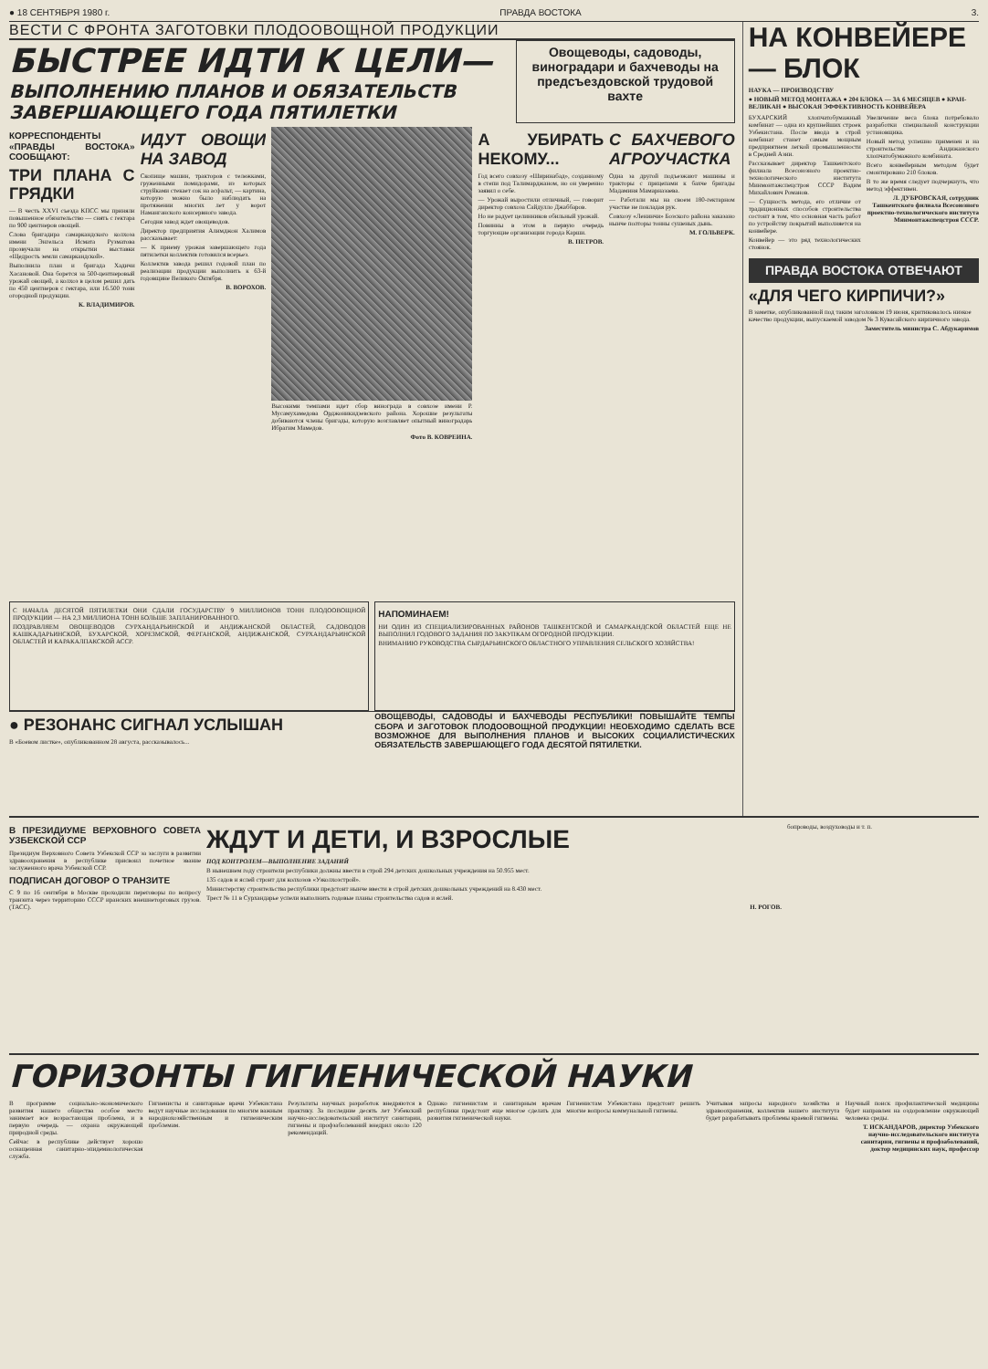● 18 СЕНТЯБРЯ 1980 г. ПРАВДА ВОСТОКА 3.
ВЕСТИ С ФРОНТА ЗАГОТОВКИ ПЛОДООВОЩНОЙ ПРОДУКЦИИ
БЫСТРЕЕ ИДТИ К ЦЕЛИ—
ВЫПОЛНЕНИЮ ПЛАНОВ И ОБЯЗАТЕЛЬСТВ
ЗАВЕРШАЮЩЕГО ГОДА ПЯТИЛЕТКИ
Овощеводы, садоводы, виноградари и бахчеводы на предсъездовской трудовой вахте
КОРРЕСПОНДЕНТЫ «ПРАВДЫ ВОСТОКА» СООБЩАЮТ:
ТРИ ПЛАНА С ГРЯДКИ
— В честь XXVI съезда КПСС мы приняли повышенное обязательство — снять с гектара по 900 центнеров овощей.
Слова бригадира самаркандского колхоза имени Энгельса Исмата Рузматова прозвучали на открытии выставки «Щедрость земли самаркандской».
Выполнила план и бригада Хадичи Хасановой. Она борется за 500-центнеровый урожай овощей, а колхоз в целом решил дать по 450 центнеров с гектара, или 16.500 тонн огородной продукции.
К. ВЛАДИМИРОВ.
ИДУТ ОВОЩИ НА ЗАВОД
Скопище машин, тракторов с тележками, груженными помидорами, из которых струйками стекает сок на асфальт, — картина, которую можно было наблюдать на протяжении многих лет у ворот Наманганского консервного завода.
Сегодня завод ждет овощеводов.
Директор предприятия Алимджон Халимов рассказывает:
— К приему урожая завершающего года пятилетки коллектив готовился всерьез.
Коллектив завода решил годовой план по реализации продукции выполнить к 63-й годовщине Великого Октября.
В. ВОРОХОВ.
Высокими темпами идет сбор винограда в совхозе имени Р. Мусамухамедова Орджоникидзевского района. Хорошие результаты добиваются члены бригады, которую возглавляет опытный виноградарь Ибрагим Мамедов.
Фото В. КОВРЕИНА.
А УБИРАТЬ НЕКОМУ...
Год всего совхозу «Ширинабад», созданному в степи под Талимарджаном, но он уверенно заявил о себе.
— Урожай выростили отличный, — говорит директор совхоза Сайдулло Джаббаров.
Но не радует целинников обильный урожай.
Повинны в этом в первую очередь торгующие организации города Карши.
В. ПЕТРОВ.
С БАХЧЕВОГО АГРОУЧАСТКА
Одна за другой подъезжают машины и тракторы с прицепами к бахче бригады Мадаминя Мамарназаева.
— Работали мы на своем 180-гектарном участке не покладая рук.
Совхозу «Ленинчи» Бозского района заказано нынче полторы тонны сушеных дынь.
М. ГОЛЬВЕРК.
С НАЧАЛА ДЕСЯТОЙ ПЯТИЛЕТКИ ОНИ СДАЛИ ГОСУДАРСТВУ 9 МИЛЛИОНОВ ТОНН ПЛОДООВОЩНОЙ ПРОДУКЦИИ — НА 2,3 МИЛЛИОНА ТОНН БОЛЬШЕ ЗАПЛАНИРОВАННОГО.
ПОЗДРАВЛЯЕМ ОВОЩЕВОДОВ СУРХАНДАРЬИНСКОЙ И АНДИЖАНСКОЙ ОБЛАСТЕЙ, САДОВОДОВ КАШКАДАРЬИНСКОЙ, БУХАРСКОЙ, ХОРЕЗМСКОЙ, ФЕРГАНСКОЙ, АНДИЖАНСКОЙ, СУРХАНДАРЬИНСКОЙ ОБЛАСТЕЙ И КАРАКАЛПАКСКОЙ АССР.
НАПОМИНАЕМ!
НИ ОДИН ИЗ СПЕЦИАЛИЗИРОВАННЫХ РАЙОНОВ ТАШКЕНТСКОЙ И САМАРКАНДСКОЙ ОБЛАСТЕЙ ЕЩЕ НЕ ВЫПОЛНИЛ ГОДОВОГО ЗАДАНИЯ ПО ЗАКУПКАМ ОГОРОДНОЙ ПРОДУКЦИИ.
ВНИМАНИЮ РУКОВОДСТВА СЫРДАРЬИНСКОГО ОБЛАСТНОГО УПРАВЛЕНИЯ СЕЛЬСКОГО ХОЗЯЙСТВА!
● РЕЗОНАНС СИГНАЛ УСЛЫШАН
В «Боевом листке», опубликованном 28 августа, рассказывалось...
ОВОЩЕВОДЫ, САДОВОДЫ И БАХЧЕВОДЫ РЕСПУБЛИКИ! ПОВЫШАЙТЕ ТЕМПЫ СБОРА И ЗАГОТОВОК ПЛОДООВОЩНОЙ ПРОДУКЦИИ! НЕОБХОДИМО СДЕЛАТЬ ВСЕ ВОЗМОЖНОЕ ДЛЯ ВЫПОЛНЕНИЯ ПЛАНОВ И ВЫСОКИХ СОЦИАЛИСТИЧЕСКИХ ОБЯЗАТЕЛЬСТВ ЗАВЕРШАЮЩЕГО ГОДА ДЕСЯТОЙ ПЯТИЛЕТКИ.
НА КОНВЕЙЕРЕ— БЛОК
НАУКА — ПРОИЗВОДСТВУ
● НОВЫЙ МЕТОД МОНТАЖА ● 204 БЛОКА — ЗА 6 МЕСЯЦЕВ ● КРАН-ВЕЛИКАН ● ВЫСОКАЯ ЭФФЕКТИВНОСТЬ КОНВЕЙЕРА
БУХАРСКИЙ хлопчатобумажный комбинат — одна из крупнейших строек Узбекистана. После ввода в строй комбинат станет самым мощным предприятием легкой промышленности в Средней Азии.
Рассказывает директор Ташкентского филиала Всесоюзного проектно-технологического института Минмонтажспецстроя СССР Вадим Михайлович Романов.
— Сущность метода, его отличие от традиционных способов строительства состоит в том, что основная часть работ по устройству покрытий выполняется на конвейере.
Конвейер — это ряд технологических стоянок.
Увеличение веса блока потребовало разработки специальной конструкции установщика.
Новый метод успешно применен и на строительстве Андижанского хлопчатобумажного комбината.
Всего конвейерным методом будет смонтировано 210 блоков.
В то же время следует подчеркнуть, что метод эффективен.
Л. ДУБРОВСКАЯ, сотрудник Ташкентского филиала Всесоюзного проектно-технологического института Минмонтажспецстроя СССР.
ПРАВДА ВОСТОКА ОТВЕЧАЮТ
«ДЛЯ ЧЕГО КИРПИЧИ?»
В заметке, опубликованной под таким заголовком 19 июня, критиковалось низкое качество продукции, выпускаемой заводом № 3 Кувасайского кирпичного завода.
Заместитель министра С. Абдукаримов
В ПРЕЗИДИУМЕ ВЕРХОВНОГО СОВЕТА УЗБЕКСКОЙ ССР
Президиум Верховного Совета Узбекской ССР за заслуги в развитии здравоохранения в республике присвоил почетное звание заслуженного врача Узбекской ССР.
ПОДПИСАН ДОГОВОР О ТРАНЗИТЕ
С 9 по 16 сентября в Москве проходили переговоры по вопросу транзита через территорию СССР иранских внешнеторговых грузов. (ТАСС).
ЖДУТ И ДЕТИ, И ВЗРОСЛЫЕ
ПОД КОНТРОЛЕМ—ВЫПОЛНЕНИЕ ЗАДАНИЙ
В нынешнем году строители республики должны ввести в строй 294 детских дошкольных учреждения на 50.955 мест.
135 садов и яслей строит для колхозов «Узколхозстрой».
Министерству строительства республики предстоит нынче ввести в строй детских дошкольных учреждений на 8.430 мест.
Трест № 11 в Сурхандарье успели выполнить годовые планы строительства садов и яслей.
Н. РОГОВ.
бопроводы, воздуховоды и т. п.
ГОРИЗОНТЫ ГИГИЕНИЧЕСКОЙ НАУКИ
В программе социально-экономического развития нашего общества особое место занимает все возрастающая проблема, и в первую очередь — охрана окружающей природной среды.
Сейчас в республике действует хорошо оснащенная санитарно-эпидемиологическая служба.
Гигиенисты и санитарные врачи Узбекистана ведут научные исследования по многим важным народнохозяйственным и гигиеническим проблемам.
Результаты научных разработок внедряются в практику. За последние десять лет Узбекский научно-исследовательский институт санитарии, гигиены и профзаболеваний внедрил около 120 рекомендаций.
Однако гигиенистам и санитарным врачам республики предстоит еще многое сделать для развития гигиенической науки.
Гигиенистам Узбекистана предстоит решить многие вопросы коммунальной гигиены.
Учитывая запросы народного хозяйства и здравоохранения, коллектив нашего института будет разрабатывать проблемы краевой гигиены.
Научный поиск профилактической медицины будет направлен на оздоровление окружающей человека среды.
Т. ИСКАНДАРОВ, директор Узбекского научно-исследовательского института санитарии, гигиены и профзаболеваний, доктор медицинских наук, профессор